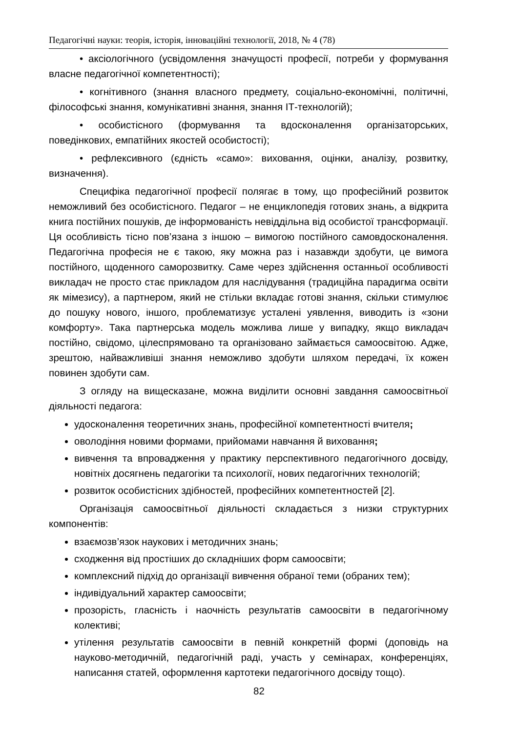Педагогічні науки: теорія, історія, інноваційні технології, 2018, № 4 (78)
• аксіологічного (усвідомлення значущості професії, потреби у формування власне педагогічної компетентності);
• когнітивного (знання власного предмету, соціально-економічні, політичні, філософські знання, комунікативні знання, знання ІТ-технологій);
• особистісного (формування та вдосконалення організаторських, поведінкових, емпатійних якостей особистості);
• рефлексивного (єдність «само»: виховання, оцінки, аналізу, розвитку, визначення).
Специфіка педагогічної професії полягає в тому, що професійний розвиток неможливий без особистісного. Педагог – не енциклопедія готових знань, а відкрита книга постійних пошуків, де інформованість невіддільна від особистої трансформації. Ця особливість тісно пов’язана з іншою – вимогою постійного самовдосконалення. Педагогічна професія не є такою, яку можна раз і назавжди здобути, це вимога постійного, щоденного саморозвитку. Саме через здійснення останньої особливості викладач не просто стає прикладом для наслідування (традиційна парадигма освіти як мімезису), а партнером, який не стільки вкладає готові знання, скільки стимулює до пошуку нового, іншого, проблематизує усталені уявлення, виводить із «зони комфорту». Така партнерська модель можлива лише у випадку, якщо викладач постійно, свідомо, цілеспрямовано та організовано займається самоосвітою. Адже, зрештою, найважливіші знання неможливо здобути шляхом передачі, їх кожен повинен здобути сам.
З огляду на вищесказане, можна виділити основні завдання самоосвітньої діяльності педагога:
удосконалення теоретичних знань, професійної компетентності вчителя;
оволодіння новими формами, прийомами навчання й виховання;
вивчення та впровадження у практику перспективного педагогічного досвіду, новітніх досягнень педагогіки та психології, нових педагогічних технологій;
розвиток особистісних здібностей, професійних компетентностей [2].
Організація самоосвітньої діяльності складається з низки структурних компонентів:
взаємозв’язок наукових і методичних знань;
сходження від простіших до складніших форм самоосвіти;
комплексний підхід до організації вивчення обраної теми (обраних тем);
індивідуальний характер самоосвіти;
прозорість, гласність і наочність результатів самоосвіти в педагогічному колективі;
утілення результатів самоосвіти в певній конкретній формі (доповідь на науково-методичній, педагогічній раді, участь у семінарах, конференціях, написання статей, оформлення картотеки педагогічного досвіду тощо).
82